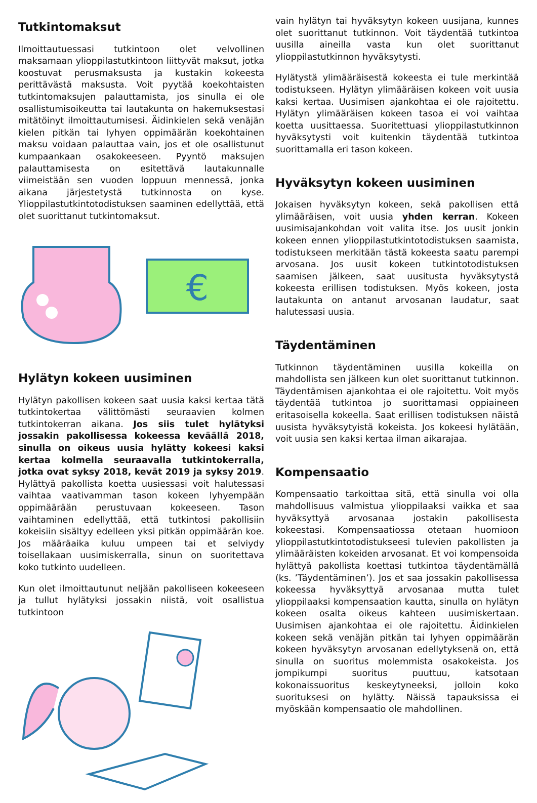Tutkintomaksut
Ilmoittautuessasi tutkintoon olet velvollinen maksamaan ylioppilastutkintoon liittyvät maksut, jotka koostuvat perusmaksusta ja kustakin kokeesta perittävästä maksusta. Voit pyytää koekohtaisten tutkintomaksujen palauttamista, jos sinulla ei ole osallistumisoikeutta tai lautakunta on hakemuksestasi mitätöinyt ilmoittautumisesi. Äidinkielen sekä venäjän kielen pitkän tai lyhyen oppimäärän koekohtainen maksu voidaan palauttaa vain, jos et ole osallistunut kumpaankaan osakokeeseen. Pyyntö maksujen palauttamisesta on esitettävä lautakunnalle viimeistään sen vuoden loppuun mennessä, jonka aikana järjestetystä tutkinnosta on kyse. Ylioppilastutkintotodistuksen saaminen edellyttää, että olet suorittanut tutkintomaksut.
€
Hylätyn kokeen uusiminen
Hylätyn pakollisen kokeen saat uusia kaksi kertaa tätä tutkintokertaa välittömästi seuraavien kolmen tutkintokerran aikana. Jos siis tulet hylätyksi jossakin pakollisessa kokeessa keväällä 2018, sinulla on oikeus uusia hylätty kokeesi kaksi kertaa kolmella seuraavalla tutkintokerralla, jotka ovat syksy 2018, kevät 2019 ja syksy 2019. Hylättyä pakollista koetta uusiessasi voit halutessasi vaihtaa vaativamman tason kokeen lyhyempään oppimäärään perustuvaan kokeeseen. Tason vaihtaminen edellyttää, että tutkintosi pakollisiin kokeisiin sisältyy edelleen yksi pitkän oppimäärän koe. Jos määräaika kuluu umpeen tai et selviydy toisellakaan uusimiskerralla, sinun on suoritettava koko tutkinto uudelleen.
Kun olet ilmoittautunut neljään pakolliseen kokeeseen ja tullut hylätyksi jossakin niistä, voit osallistua tutkintoon
vain hylätyn tai hyväksytyn kokeen uusijana, kunnes olet suorittanut tutkinnon. Voit täydentää tutkintoa uusilla aineilla vasta kun olet suorittanut ylioppilastutkinnon hyväksytysti.
Hylätystä ylimääräisestä kokeesta ei tule merkintää todistukseen. Hylätyn ylimääräisen kokeen voit uusia kaksi kertaa. Uusimisen ajankohtaa ei ole rajoitettu. Hylätyn ylimääräisen kokeen tasoa ei voi vaihtaa koetta uusittaessa. Suoritettuasi ylioppilastutkinnon hyväksytysti voit kuitenkin täydentää tutkintoa suorittamalla eri tason kokeen.
Hyväksytyn kokeen uusiminen
Jokaisen hyväksytyn kokeen, sekä pakollisen että ylimääräisen, voit uusia yhden kerran. Kokeen uusimisajankohdan voit valita itse. Jos uusit jonkin kokeen ennen ylioppilastutkintotodistuksen saamista, todistukseen merkitään tästä kokeesta saatu parempi arvosana. Jos uusit kokeen tutkintotodistuksen saamisen jälkeen, saat uusitusta hyväksytystä kokeesta erillisen todistuksen. Myös kokeen, josta lautakunta on antanut arvosanan laudatur, saat halutessasi uusia.
Täydentäminen
Tutkinnon täydentäminen uusilla kokeilla on mahdollista sen jälkeen kun olet suorittanut tutkinnon. Täydentämisen ajankohtaa ei ole rajoitettu. Voit myös täydentää tutkintoa jo suorittamasi oppiaineen eritasoisella kokeella. Saat erillisen todistuksen näistä uusista hyväksytyistä kokeista. Jos kokeesi hylätään, voit uusia sen kaksi kertaa ilman aikarajaa.
Kompensaatio
Kompensaatio tarkoittaa sitä, että sinulla voi olla mahdollisuus valmistua ylioppilaaksi vaikka et saa hyväksyttyä arvosanaa jostakin pakollisesta kokeestasi. Kompensaatiossa otetaan huomioon ylioppilastutkintotodistukseesi tulevien pakollisten ja ylimääräisten kokeiden arvosanat. Et voi kompensoida hylättyä pakollista koettasi tutkintoa täydentämällä (ks. ’Täydentäminen’). Jos et saa jossakin pakollisessa kokeessa hyväksyttyä arvosanaa mutta tulet ylioppilaaksi kompensaation kautta, sinulla on hylätyn kokeen osalta oikeus kahteen uusimiskertaan. Uusimisen ajankohtaa ei ole rajoitettu. Äidinkielen kokeen sekä venäjän pitkän tai lyhyen oppimäärän kokeen hyväksytyn arvosanan edellytyksenä on, että sinulla on suoritus molemmista osakokeista. Jos jompikumpi suoritus puuttuu, katsotaan kokonaissuoritus keskeytyneeksi, jolloin koko suorituksesi on hylätty. Näissä tapauksissa ei myöskään kompensaatio ole mahdollinen.